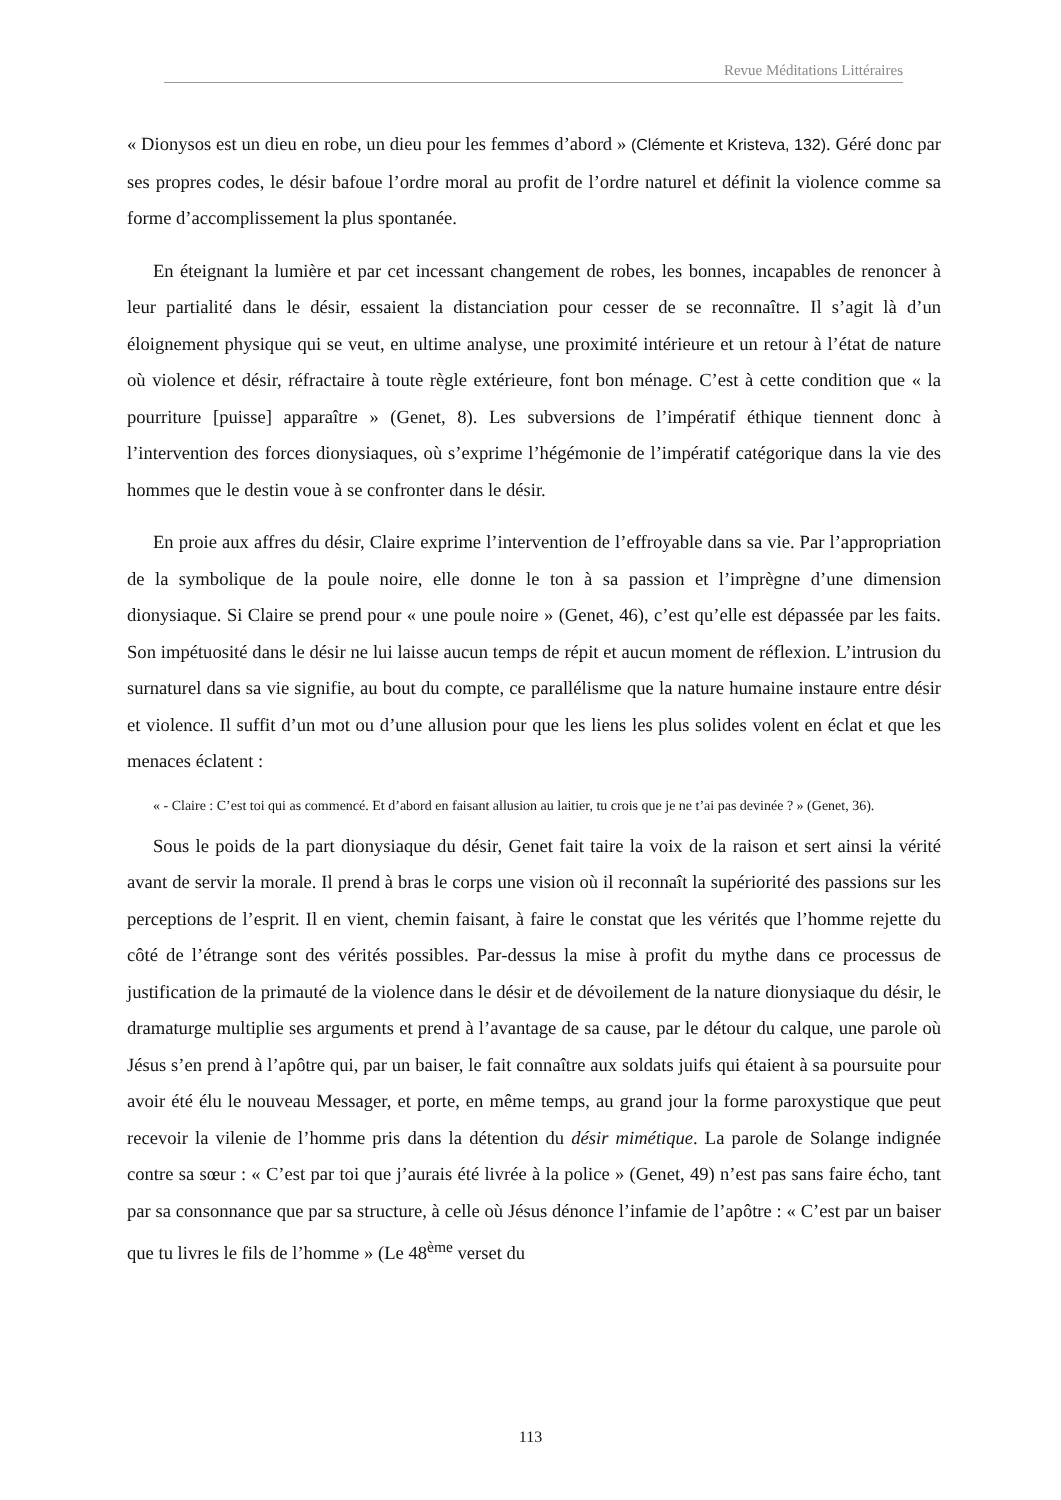Revue Méditations Littéraires
« Dionysos est un dieu en robe, un dieu pour les femmes d’abord » (Clémente et Kristeva, 132). Géré donc par ses propres codes, le désir bafoue l’ordre moral au profit de l’ordre naturel et définit la violence comme sa forme d’accomplissement la plus spontanée.
En éteignant la lumière et par cet incessant changement de robes, les bonnes, incapables de renoncer à leur partialité dans le désir, essaient la distanciation pour cesser de se reconnaître. Il s’agit là d’un éloignement physique qui se veut, en ultime analyse, une proximité intérieure et un retour à l’état de nature où violence et désir, réfractaire à toute règle extérieure, font bon ménage. C’est à cette condition que « la pourriture [puisse] apparaître » (Genet, 8). Les subversions de l’impératif éthique tiennent donc à l’intervention des forces dionysiaques, où s’exprime l’hégémonie de l’impératif catégorique dans la vie des hommes que le destin voue à se confronter dans le désir.
En proie aux affres du désir, Claire exprime l’intervention de l’effroyable dans sa vie. Par l’appropriation de la symbolique de la poule noire, elle donne le ton à sa passion et l’imprègne d’une dimension dionysiaque. Si Claire se prend pour « une poule noire » (Genet, 46), c’est qu’elle est dépassée par les faits. Son impétuosité dans le désir ne lui laisse aucun temps de répit et aucun moment de réflexion. L’intrusion du surnaturel dans sa vie signifie, au bout du compte, ce parallélisme que la nature humaine instaure entre désir et violence. Il suffit d’un mot ou d’une allusion pour que les liens les plus solides volent en éclat et que les menaces éclatent :
« - Claire : C’est toi qui as commencé. Et d’abord en faisant allusion au laitier, tu crois que je ne t’ai pas devinée ? » (Genet, 36).
Sous le poids de la part dionysiaque du désir, Genet fait taire la voix de la raison et sert ainsi la vérité avant de servir la morale. Il prend à bras le corps une vision où il reconnaît la supériorité des passions sur les perceptions de l’esprit. Il en vient, chemin faisant, à faire le constat que les vérités que l’homme rejette du côté de l’étrange sont des vérités possibles. Par-dessus la mise à profit du mythe dans ce processus de justification de la primauté de la violence dans le désir et de dévoilement de la nature dionysiaque du désir, le dramaturge multiplie ses arguments et prend à l’avantage de sa cause, par le détour du calque, une parole où Jésus s’en prend à l’apôtre qui, par un baiser, le fait connaître aux soldats juifs qui étaient à sa poursuite pour avoir été élu le nouveau Messager, et porte, en même temps, au grand jour la forme paroxystique que peut recevoir la vilenie de l’homme pris dans la détention du désir mimétique. La parole de Solange indignée contre sa sœur : « C’est par toi que j’aurais été livrée à la police » (Genet, 49) n’est pas sans faire écho, tant par sa consonnance que par sa structure, à celle où Jésus dénonce l’infamie de l’apôtre : « C’est par un baiser que tu livres le fils de l’homme » (Le 48<sup>ème</sup> verset du
113